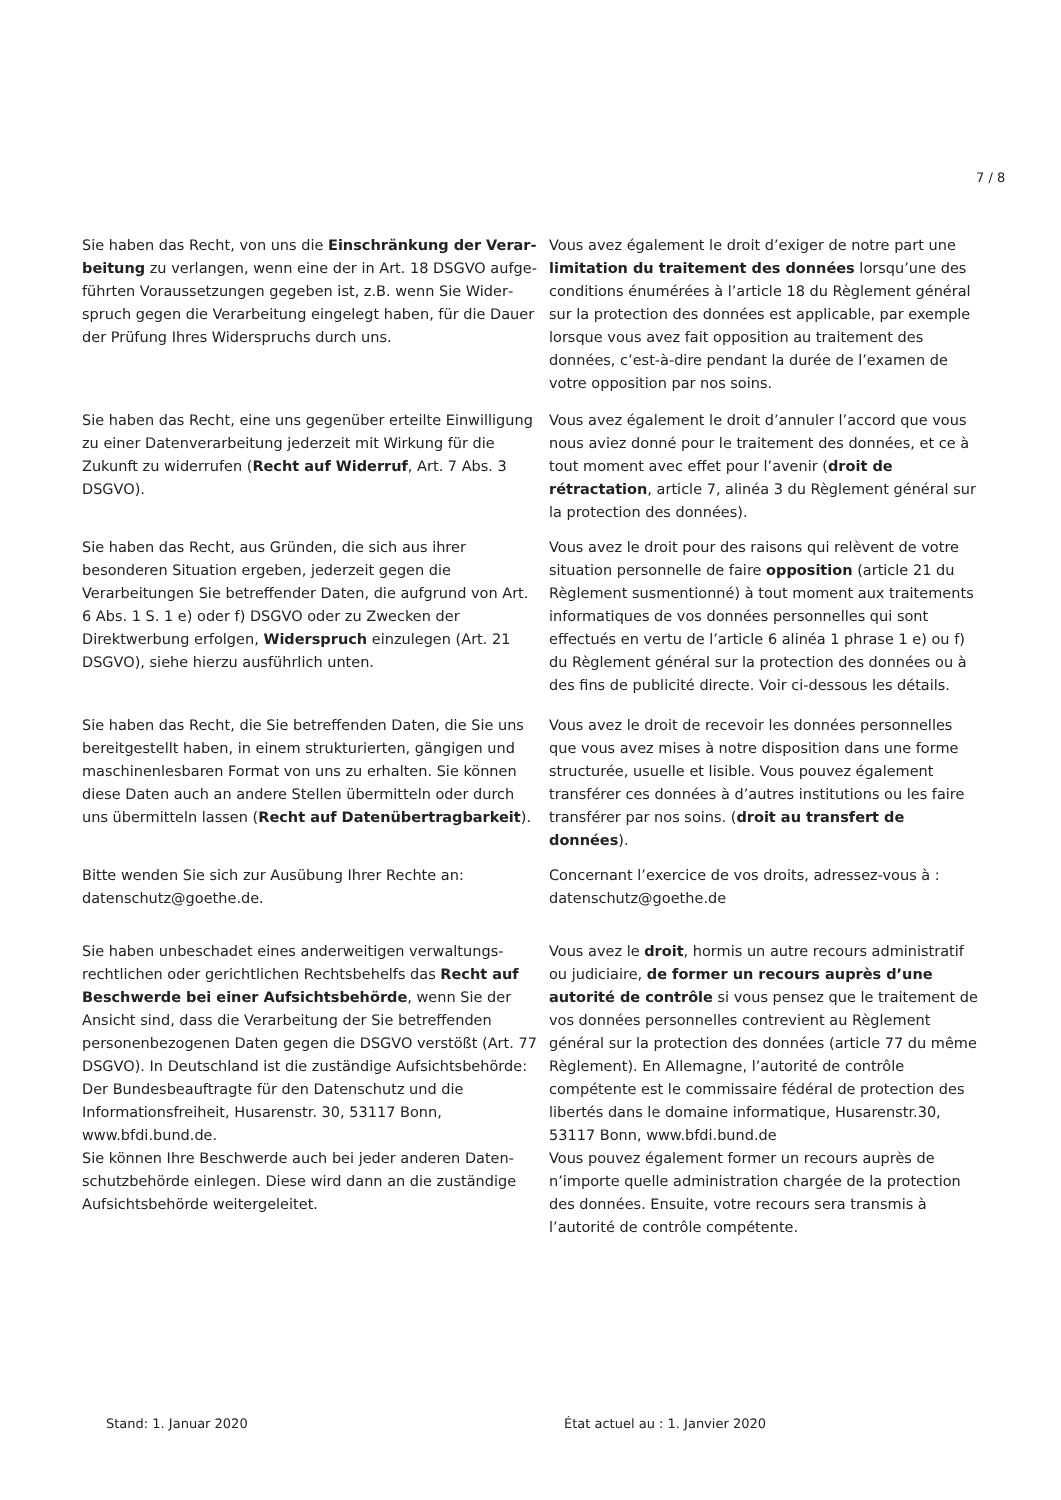7 / 8
| Sie haben das Recht, von uns die Einschränkung der Verar­beitung zu verlangen, wenn eine der in Art. 18 DSGVO aufge­führten Voraussetzungen gegeben ist, z.B. wenn Sie Wider­spruch gegen die Verarbeitung eingelegt haben, für die Dauer der Prüfung Ihres Widerspruchs durch uns. | Vous avez également le droit d’exiger de notre part une limitation du traitement des données lorsqu’une des conditions énumérées à l’article 18 du Règlement général sur la protection des données est applicable, par exemple lorsque vous avez fait opposition au traitement des données, c’est-à-dire pendant la durée de l’examen de votre opposition par nos soins. |
| Sie haben das Recht, eine uns gegenüber erteilte Einwilligung zu einer Datenverarbeitung jederzeit mit Wirkung für die Zukunft zu widerrufen ( Recht auf Widerruf , Art. 7 Abs. 3 DSGVO). | Vous avez également le droit d’annuler l’accord que vous nous aviez donné pour le traitement des données, et ce à tout moment avec effet pour l’avenir ( droit de rétractation , article 7, alinéa 3 du Règlement général sur la protection des données). |
| Sie haben das Recht, aus Gründen, die sich aus ihrer besonde­ren Situation ergeben, jederzeit gegen die Verarbeitungen Sie betreffender Daten, die aufgrund von Art. 6 Abs. 1 S. 1 e) oder f) DSGVO oder zu Zwecken der Direktwerbung erfolgen, Widerspruch einzulegen (Art. 21 DSGVO), siehe hierzu aus­führlich unten. | Vous avez le droit pour des raisons qui relèvent de votre situation personnelle de faire opposition (article 21 du Règlement susmentionné) à tout moment aux traitements informatiques de vos données personnelles qui sont effectués en vertu de l’article 6 alinéa 1 phrase 1 e) ou f) du Règlement général sur la protection des données ou à des fins de publicité directe. Voir ci-dessous les détails. |
| Sie haben das Recht, die Sie betreffenden Daten, die Sie uns bereitgestellt haben, in einem strukturierten, gängigen und maschinenlesbaren Format von uns zu erhalten. Sie können diese Daten auch an andere Stellen übermitteln oder durch uns übermitteln lassen ( Recht auf Datenübertragbarkeit ). | Vous avez le droit de recevoir les données personnelles que vous avez mises à notre disposition dans une forme structurée, usuelle et lisible. Vous pouvez également transférer ces données à d’autres institutions ou les faire transférer par nos soins. ( droit au transfert de données ). |
| Bitte wenden Sie sich zur Ausübung Ihrer Rechte an: datenschutz@goethe.de. | Concernant l’exercice de vos droits, adressez-vous à : datenschutz@goethe.de |
| Sie haben unbeschadet eines anderweitigen verwaltungs­rechtlichen oder gerichtlichen Rechtsbehelfs das Recht auf Beschwerde bei einer Aufsichtsbehörde , wenn Sie der Ansicht sind, dass die Verarbeitung der Sie betreffenden personenbezogenen Daten gegen die DSGVO verstößt (Art. 77 DSGVO). In Deutschland ist die zuständige Auf­sichtsbehörde: Der Bundesbeauftragte für den Datenschutz und die Informationsfreiheit, Husarenstr. 30, 53117 Bonn, www.bfdi.bund.de . Sie können Ihre Beschwerde auch bei jeder anderen Daten­schutzbehörde einlegen. Diese wird dann an die zuständige Aufsichtsbehörde weitergeleitet. | Vous avez le droit , hormis un autre recours administratif ou judiciaire, de former un recours auprès d’une autorité de contrôle si vous pensez que le traitement de vos données personnelles contrevient au Règlement général sur la protection des données (article 77 du même Règlement). En Allemagne, l’autorité de contrôle compétente est le commissaire fédéral de protection des libertés dans le domaine informatique, Husarenstr.30, 53117 Bonn, www.bfdi.bund.de Vous pouvez également former un recours auprès de n’importe quelle administration chargée de la protection des données. Ensuite, votre recours sera transmis à l’autorité de contrôle compétente. |
Stand: 1. Januar 2020
État actuel au : 1. Janvier 2020